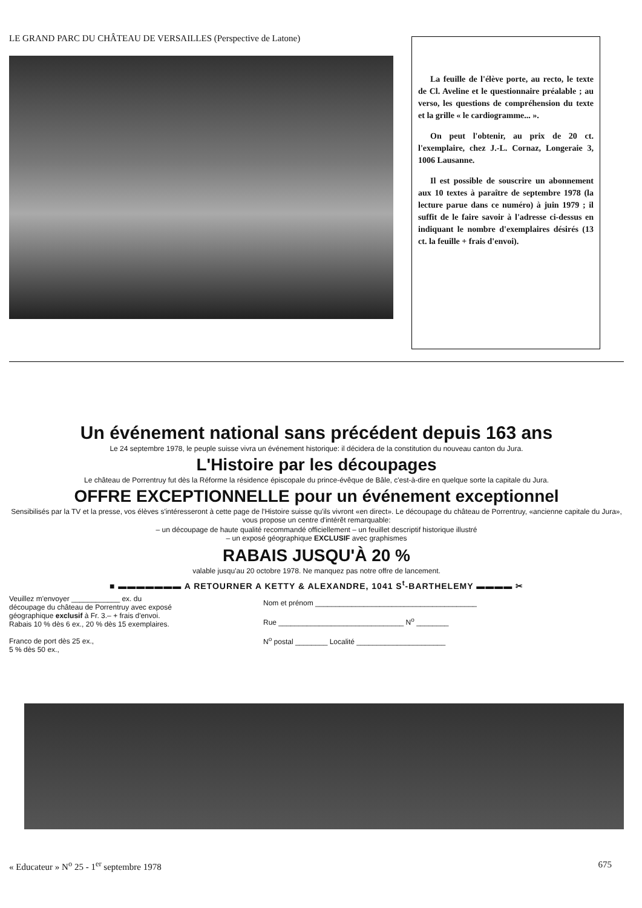LE GRAND PARC DU CHÂTEAU DE VERSAILLES (Perspective de Latone)
La feuille de l'élève porte, au recto, le texte de Cl. Aveline et le questionnaire préalable ; au verso, les questions de compréhension du texte et la grille « le cardiogramme... ».
On peut l'obtenir, au prix de 20 ct. l'exemplaire, chez J.-L. Cornaz, Longeraie 3, 1006 Lausanne.
Il est possible de souscrire un abonnement aux 10 textes à paraître de septembre 1978 (la lecture parue dans ce numéro) à juin 1979 ; il suffit de le faire savoir à l'adresse ci-dessus en indiquant le nombre d'exemplaires désirés (13 ct. la feuille + frais d'envoi).
Un événement national sans précédent depuis 163 ans
Le 24 septembre 1978, le peuple suisse vivra un événement historique: il décidera de la constitution du nouveau canton du Jura.
L'Histoire par les découpages
Le château de Porrentruy fut dès la Réforme la résidence épiscopale du prince-évêque de Bâle, c'est-à-dire en quelque sorte la capitale du Jura.
OFFRE EXCEPTIONNELLE pour un événement exceptionnel
Sensibilisés par la TV et la presse, vos élèves s'intéresseront à cette page de l'Histoire suisse qu'ils vivront «en direct». Le découpage du château de Porrentruy, «ancienne capitale du Jura», vous propose un centre d'intérêt remarquable:
– un découpage de haute qualité recommandé officiellement – un feuillet descriptif historique illustré
– un exposé géographique EXCLUSIF avec graphismes
RABAIS JUSQU'À 20 %
valable jusqu'au 20 octobre 1978. Ne manquez pas notre offre de lancement.
■ ▬▬▬▬▬▬▬ A RETOURNER A KETTY & ALEXANDRE, 1041 S<sup>t</sup>-BARTHELEMY ▬▬▬▬ ✂
Veuillez m'envoyer ____________ ex. du découpage du château de Porrentruy avec exposé géographique exclusif à Fr. 3.– + frais d'envoi. Rabais 10 % dès 6 ex., 20 % dès 15 exemplaires.
Franco de port dès 25 ex.,
5 % dès 50 ex.,
Nom et prénom ________________________________________
Rue _______________________________ N<sup>o</sup> ________
N<sup>o</sup> postal ________ Localité ______________________
« Educateur » N<sup>o</sup> 25 - 1<sup>er</sup> septembre 1978 675